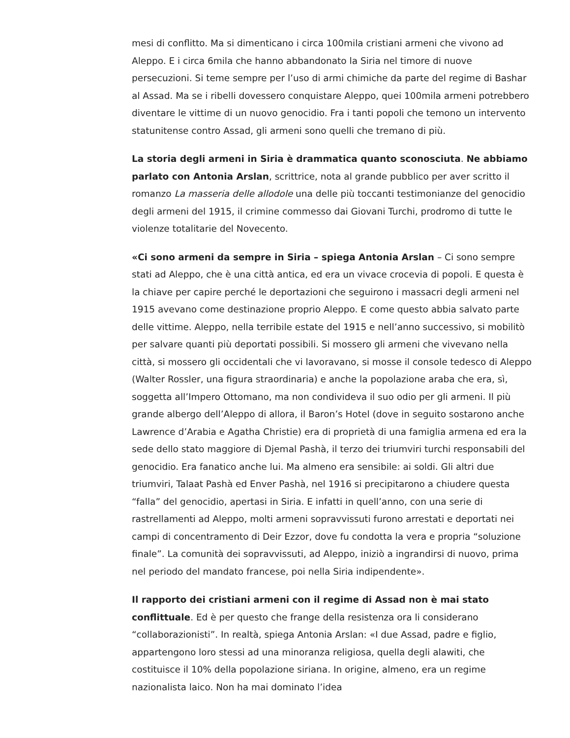mesi di conflitto. Ma si dimenticano i circa 100mila cristiani armeni che vivono ad Aleppo. E i circa 6mila che hanno abbandonato la Siria nel timore di nuove persecuzioni. Si teme sempre per l’uso di armi chimiche da parte del regime di Bashar al Assad. Ma se i ribelli dovessero conquistare Aleppo, quei 100mila armeni potrebbero diventare le vittime di un nuovo genocidio. Fra i tanti popoli che temono un intervento statunitense contro Assad, gli armeni sono quelli che tremano di più.
La storia degli armeni in Siria è drammatica quanto sconosciuta. Ne abbiamo parlato con Antonia Arslan, scrittrice, nota al grande pubblico per aver scritto il romanzo La masseria delle allodole una delle più toccanti testimonianze del genocidio degli armeni del 1915, il crimine commesso dai Giovani Turchi, prodromo di tutte le violenze totalitarie del Novecento.
«Ci sono armeni da sempre in Siria – spiega Antonia Arslan – Ci sono sempre stati ad Aleppo, che è una città antica, ed era un vivace crocevia di popoli. E questa è la chiave per capire perché le deportazioni che seguirono i massacri degli armeni nel 1915 avevano come destinazione proprio Aleppo. E come questo abbia salvato parte delle vittime. Aleppo, nella terribile estate del 1915 e nell’anno successivo, si mobilitò per salvare quanti più deportati possibili. Si mossero gli armeni che vivevano nella città, si mossero gli occidentali che vi lavoravano, si mosse il console tedesco di Aleppo (Walter Rossler, una figura straordinaria) e anche la popolazione araba che era, sì, soggetta all’Impero Ottomano, ma non condivideva il suo odio per gli armeni. Il più grande albergo dell’Aleppo di allora, il Baron’s Hotel (dove in seguito sostarono anche Lawrence d’Arabia e Agatha Christie) era di proprietà di una famiglia armena ed era la sede dello stato maggiore di Djemal Pashà, il terzo dei triumviri turchi responsabili del genocidio. Era fanatico anche lui. Ma almeno era sensibile: ai soldi. Gli altri due triumviri, Talaat Pashà ed Enver Pashà, nel 1916 si precipitarono a chiudere questa “falla” del genocidio, apertasi in Siria. E infatti in quell’anno, con una serie di rastrellamenti ad Aleppo, molti armeni sopravvissuti furono arrestati e deportati nei campi di concentramento di Deir Ezzor, dove fu condotta la vera e propria “soluzione finale”. La comunità dei sopravvissuti, ad Aleppo, iniziò a ingrandirsi di nuovo, prima nel periodo del mandato francese, poi nella Siria indipendente».
Il rapporto dei cristiani armeni con il regime di Assad non è mai stato conflittuale. Ed è per questo che frange della resistenza ora li considerano “collaborazionisti”. In realtà, spiega Antonia Arslan: «I due Assad, padre e figlio, appartengono loro stessi ad una minoranza religiosa, quella degli alawiti, che costituisce il 10% della popolazione siriana. In origine, almeno, era un regime nazionalista laico. Non ha mai dominato l’idea